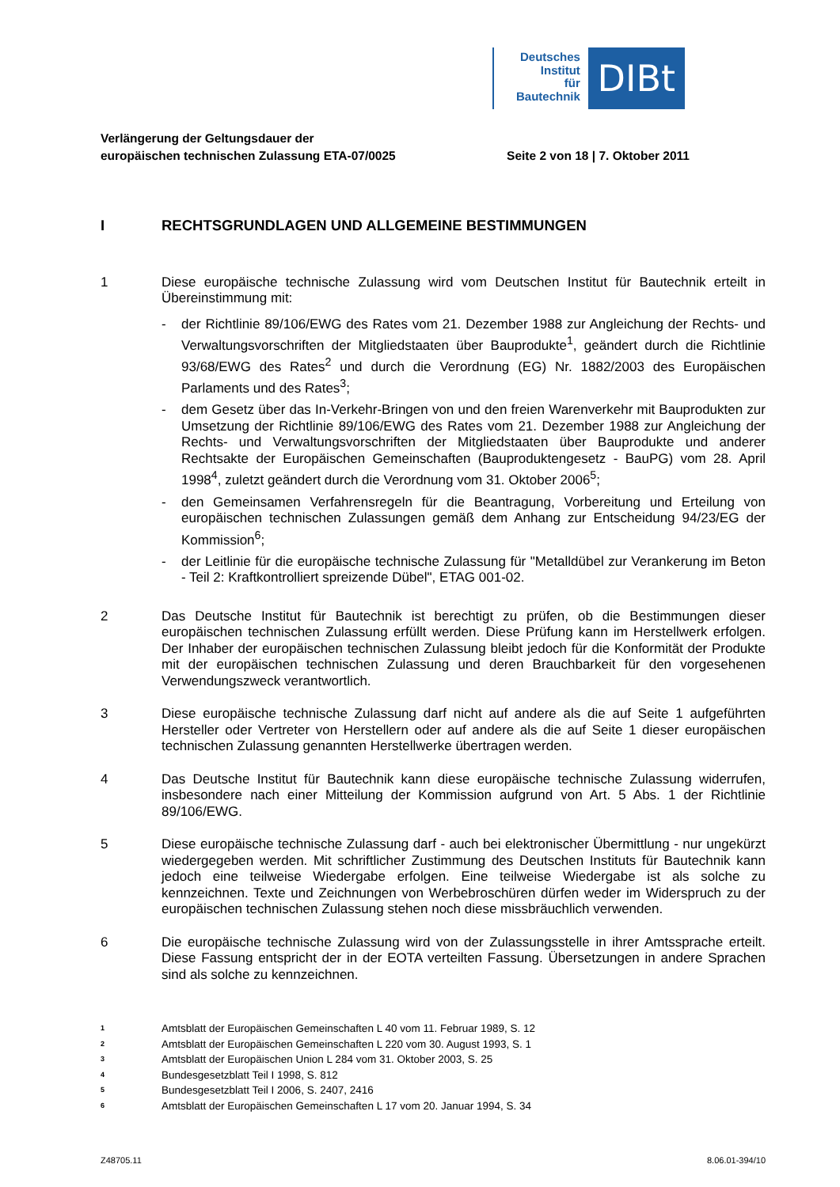Deutsches
Institut
für
Bautechnik
DIBt
Verlängerung der Geltungsdauer der
europäischen technischen Zulassung ETA-07/0025
Seite 2 von 18 | 7. Oktober 2011
I RECHTSGRUNDLAGEN UND ALLGEMEINE BESTIMMUNGEN
1 Diese europäische technische Zulassung wird vom Deutschen Institut für Bautechnik erteilt in Übereinstimmung mit:
- der Richtlinie 89/106/EWG des Rates vom 21. Dezember 1988 zur Angleichung der Rechts- und Verwaltungsvorschriften der Mitgliedstaaten über Bauprodukte<sup>1</sup>, geändert durch die Richtlinie 93/68/EWG des Rates<sup>2</sup> und durch die Verordnung (EG) Nr. 1882/2003 des Europäischen Parlaments und des Rates<sup>3</sup>;
- dem Gesetz über das In-Verkehr-Bringen von und den freien Warenverkehr mit Bauprodukten zur Umsetzung der Richtlinie 89/106/EWG des Rates vom 21. Dezember 1988 zur Angleichung der Rechts- und Verwaltungsvorschriften der Mitgliedstaaten über Bauprodukte und anderer Rechtsakte der Europäischen Gemeinschaften (Bauproduktengesetz - BauPG) vom 28. April 1998<sup>4</sup>, zuletzt geändert durch die Verordnung vom 31. Oktober 2006<sup>5</sup>;
- den Gemeinsamen Verfahrensregeln für die Beantragung, Vorbereitung und Erteilung von europäischen technischen Zulassungen gemäß dem Anhang zur Entscheidung 94/23/EG der Kommission<sup>6</sup>;
- der Leitlinie für die europäische technische Zulassung für "Metalldübel zur Verankerung im Beton - Teil 2: Kraftkontrolliert spreizende Dübel", ETAG 001-02.
2 Das Deutsche Institut für Bautechnik ist berechtigt zu prüfen, ob die Bestimmungen dieser europäischen technischen Zulassung erfüllt werden. Diese Prüfung kann im Herstellwerk erfolgen. Der Inhaber der europäischen technischen Zulassung bleibt jedoch für die Konformität der Produkte mit der europäischen technischen Zulassung und deren Brauchbarkeit für den vorgesehenen Verwendungszweck verantwortlich.
3 Diese europäische technische Zulassung darf nicht auf andere als die auf Seite 1 aufgeführten Hersteller oder Vertreter von Herstellern oder auf andere als die auf Seite 1 dieser europäischen technischen Zulassung genannten Herstellwerke übertragen werden.
4 Das Deutsche Institut für Bautechnik kann diese europäische technische Zulassung widerrufen, insbesondere nach einer Mitteilung der Kommission aufgrund von Art. 5 Abs. 1 der Richtlinie 89/106/EWG.
5 Diese europäische technische Zulassung darf - auch bei elektronischer Übermittlung - nur ungekürzt wiedergegeben werden. Mit schriftlicher Zustimmung des Deutschen Instituts für Bautechnik kann jedoch eine teilweise Wiedergabe erfolgen. Eine teilweise Wiedergabe ist als solche zu kennzeichnen. Texte und Zeichnungen von Werbebroschüren dürfen weder im Widerspruch zu der europäischen technischen Zulassung stehen noch diese missbräuchlich verwenden.
6 Die europäische technische Zulassung wird von der Zulassungsstelle in ihrer Amtssprache erteilt. Diese Fassung entspricht der in der EOTA verteilten Fassung. Übersetzungen in andere Sprachen sind als solche zu kennzeichnen.
<sup>1</sup> Amtsblatt der Europäischen Gemeinschaften L 40 vom 11. Februar 1989, S. 12
<sup>2</sup> Amtsblatt der Europäischen Gemeinschaften L 220 vom 30. August 1993, S. 1
<sup>3</sup> Amtsblatt der Europäischen Union L 284 vom 31. Oktober 2003, S. 25
<sup>4</sup> Bundesgesetzblatt Teil I 1998, S. 812
<sup>5</sup> Bundesgesetzblatt Teil I 2006, S. 2407, 2416
<sup>6</sup> Amtsblatt der Europäischen Gemeinschaften L 17 vom 20. Januar 1994, S. 34
Z48705.11 8.06.01-394/10